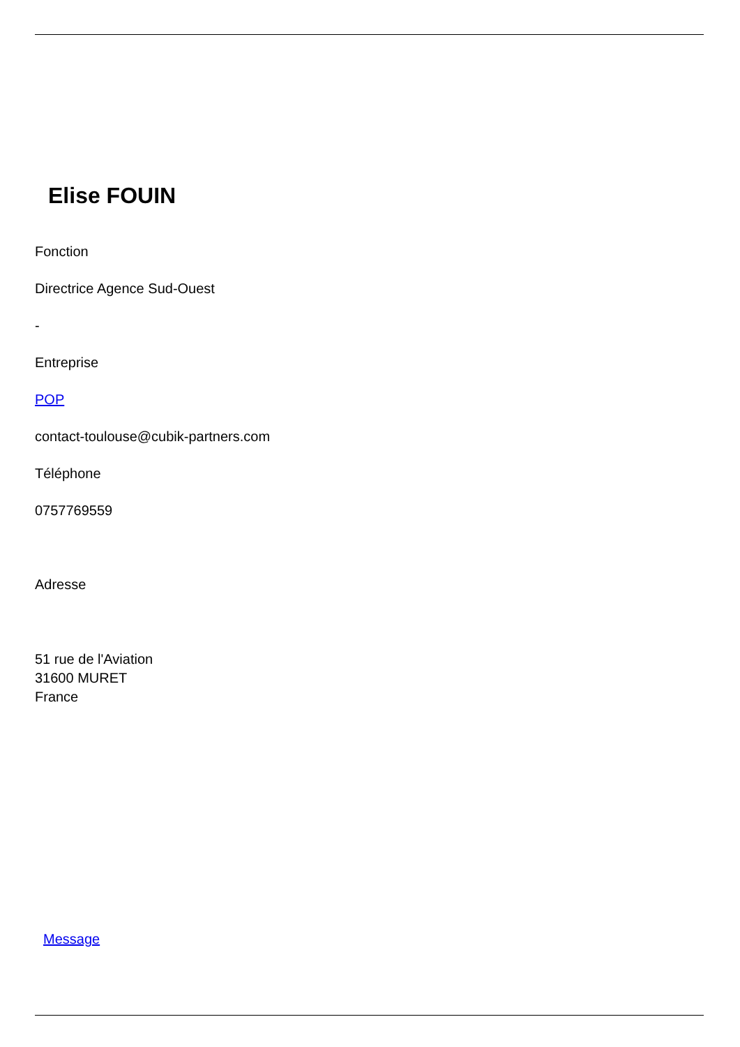Elise FOUIN
Fonction
Directrice Agence Sud-Ouest
-
Entreprise
POP
contact-toulouse@cubik-partners.com
Téléphone
0757769559
Adresse
51 rue de l'Aviation
31600 MURET
France
Message